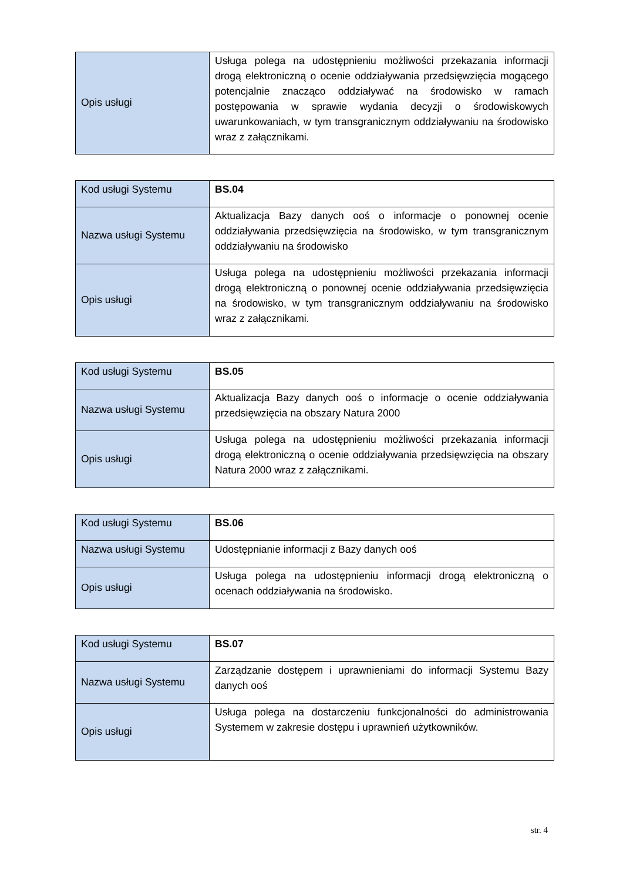| Opis usługi | Usługa polega na udostępnieniu możliwości przekazania informacji drogą elektroniczną o ocenie oddziaływania przedsięwzięcia mogącego potencjalnie znacząco oddziaływać na środowisko w ramach postępowania w sprawie wydania decyzji o środowiskowych uwarunkowaniach, w tym transgranicznym oddziaływaniu na środowisko wraz z załącznikami. |
| Kod usługi Systemu | BS.04 |
| Nazwa usługi Systemu | Aktualizacja Bazy danych ooś o informacje o ponownej ocenie oddziaływania przedsięwzięcia na środowisko, w tym transgranicznym oddziaływaniu na środowisko |
| Opis usługi | Usługa polega na udostępnieniu możliwości przekazania informacji drogą elektroniczną o ponownej ocenie oddziaływania przedsięwzięcia na środowisko, w tym transgranicznym oddziaływaniu na środowisko wraz z załącznikami. |
| Kod usługi Systemu | BS.05 |
| Nazwa usługi Systemu | Aktualizacja Bazy danych ooś o informacje o ocenie oddziaływania przedsięwzięcia na obszary Natura 2000 |
| Opis usługi | Usługa polega na udostępnieniu możliwości przekazania informacji drogą elektroniczną o ocenie oddziaływania przedsięwzięcia na obszary Natura 2000 wraz z załącznikami. |
| Kod usługi Systemu | BS.06 |
| Nazwa usługi Systemu | Udostępnianie informacji z Bazy danych ooś |
| Opis usługi | Usługa polega na udostępnieniu informacji drogą elektroniczną o ocenach oddziaływania na środowisko. |
| Kod usługi Systemu | BS.07 |
| Nazwa usługi Systemu | Zarządzanie dostępem i uprawnieniami do informacji Systemu Bazy danych ooś |
| Opis usługi | Usługa polega na dostarczeniu funkcjonalności do administrowania Systemem w zakresie dostępu i uprawnień użytkowników. |
str. 4